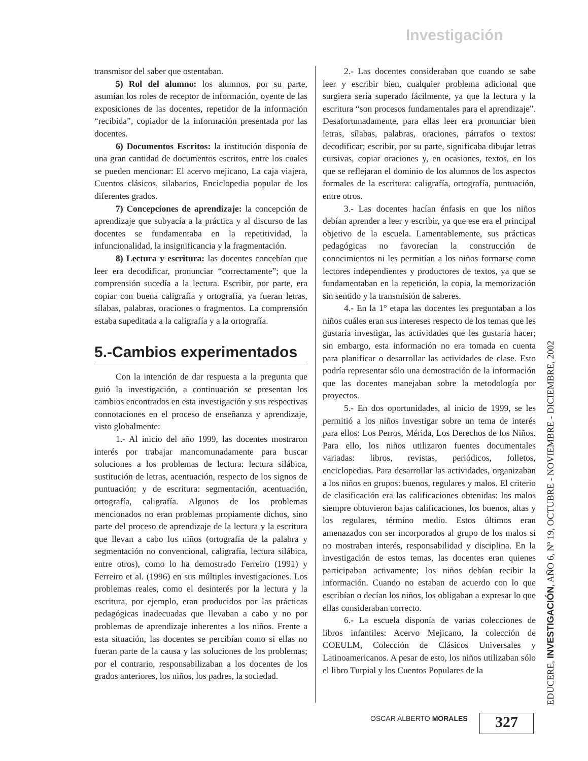Investigación
transmisor del saber que ostentaban.
5) Rol del alumno: los alumnos, por su parte, asumían los roles de receptor de información, oyente de las exposiciones de las docentes, repetidor de la información “recibida”, copiador de la información presentada por las docentes.
6) Documentos Escritos: la institución disponía de una gran cantidad de documentos escritos, entre los cuales se pueden mencionar: El acervo mejicano, La caja viajera, Cuentos clásicos, silabarios, Enciclopedia popular de los diferentes grados.
7) Concepciones de aprendizaje: la concepción de aprendizaje que subyacía a la práctica y al discurso de las docentes se fundamentaba en la repetitividad, la infuncionalidad, la insignificancia y la fragmentación.
8) Lectura y escritura: las docentes concebían que leer era decodificar, pronunciar “correctamente”; que la comprensión sucedía a la lectura. Escribir, por parte, era copiar con buena caligrafía y ortografía, ya fueran letras, sílabas, palabras, oraciones o fragmentos. La comprensión estaba supeditada a la caligrafía y a la ortografía.
5.-Cambios experimentados
Con la intención de dar respuesta a la pregunta que guió la investigación, a continuación se presentan los cambios encontrados en esta investigación y sus respectivas connotaciones en el proceso de enseñanza y aprendizaje, visto globalmente:
1.- Al inicio del año 1999, las docentes mostraron interés por trabajar mancomunadamente para buscar soluciones a los problemas de lectura: lectura silábica, sustitución de letras, acentuación, respecto de los signos de puntuación; y de escritura: segmentación, acentuación, ortografía, caligrafía. Algunos de los problemas mencionados no eran problemas propiamente dichos, sino parte del proceso de aprendizaje de la lectura y la escritura que llevan a cabo los niños (ortografía de la palabra y segmentación no convencional, caligrafía, lectura silábica, entre otros), como lo ha demostrado Ferreiro (1991) y Ferreiro et al. (1996) en sus múltiples investigaciones. Los problemas reales, como el desinterés por la lectura y la escritura, por ejemplo, eran producidos por las prácticas pedagógicas inadecuadas que llevaban a cabo y no por problemas de aprendizaje inherentes a los niños. Frente a esta situación, las docentes se percibían como si ellas no fueran parte de la causa y las soluciones de los problemas; por el contrario, responsabilizaban a los docentes de los grados anteriores, los niños, los padres, la sociedad.
2.- Las docentes consideraban que cuando se sabe leer y escribir bien, cualquier problema adicional que surgiera sería superado fácilmente, ya que la lectura y la escritura “son procesos fundamentales para el aprendizaje”. Desafortunadamente, para ellas leer era pronunciar bien letras, sílabas, palabras, oraciones, párrafos o textos: decodificar; escribir, por su parte, significaba dibujar letras cursivas, copiar oraciones y, en ocasiones, textos, en los que se reflejaran el dominio de los alumnos de los aspectos formales de la escritura: caligrafía, ortografía, puntuación, entre otros.
3.- Las docentes hacían énfasis en que los niños debían aprender a leer y escribir, ya que ese era el principal objetivo de la escuela. Lamentablemente, sus prácticas pedagógicas no favorecían la construcción de conocimientos ni les permitían a los niños formarse como lectores independientes y productores de textos, ya que se fundamentaban en la repetición, la copia, la memorización sin sentido y la transmisión de saberes.
4.- En la 1° etapa las docentes les preguntaban a los niños cuáles eran sus intereses respecto de los temas que les gustaría investigar, las actividades que les gustaría hacer; sin embargo, esta información no era tomada en cuenta para planificar o desarrollar las actividades de clase. Esto podría representar sólo una demostración de la información que las docentes manejaban sobre la metodología por proyectos.
5.- En dos oportunidades, al inicio de 1999, se les permitió a los niños investigar sobre un tema de interés para ellos: Los Perros, Mérida, Los Derechos de los Niños. Para ello, los niños utilizaron fuentes documentales variadas: libros, revistas, periódicos, folletos, enciclopedias. Para desarrollar las actividades, organizaban a los niños en grupos: buenos, regulares y malos. El criterio de clasificación era las calificaciones obtenidas: los malos siempre obtuvieron bajas calificaciones, los buenos, altas y los regulares, término medio. Estos últimos eran amenazados con ser incorporados al grupo de los malos si no mostraban interés, responsabilidad y disciplina. En la investigación de estos temas, las docentes eran quienes participaban activamente; los niños debían recibir la información. Cuando no estaban de acuerdo con lo que escribían o decían los niños, los obligaban a expresar lo que ellas consideraban correcto.
6.- La escuela disponía de varias colecciones de libros infantiles: Acervo Mejicano, la colección de COEULM, Colección de Clásicos Universales y Latinoamericanos. A pesar de esto, los niños utilizaban sólo el libro Turpial y los Cuentos Populares de la
EDUCERE, INVESTIGACIÓN, AÑO 6, Nº 19, OCTUBRE - NOVIEMBRE - DICIEMBRE, 2002
OSCAR ALBERTO MORALES 327